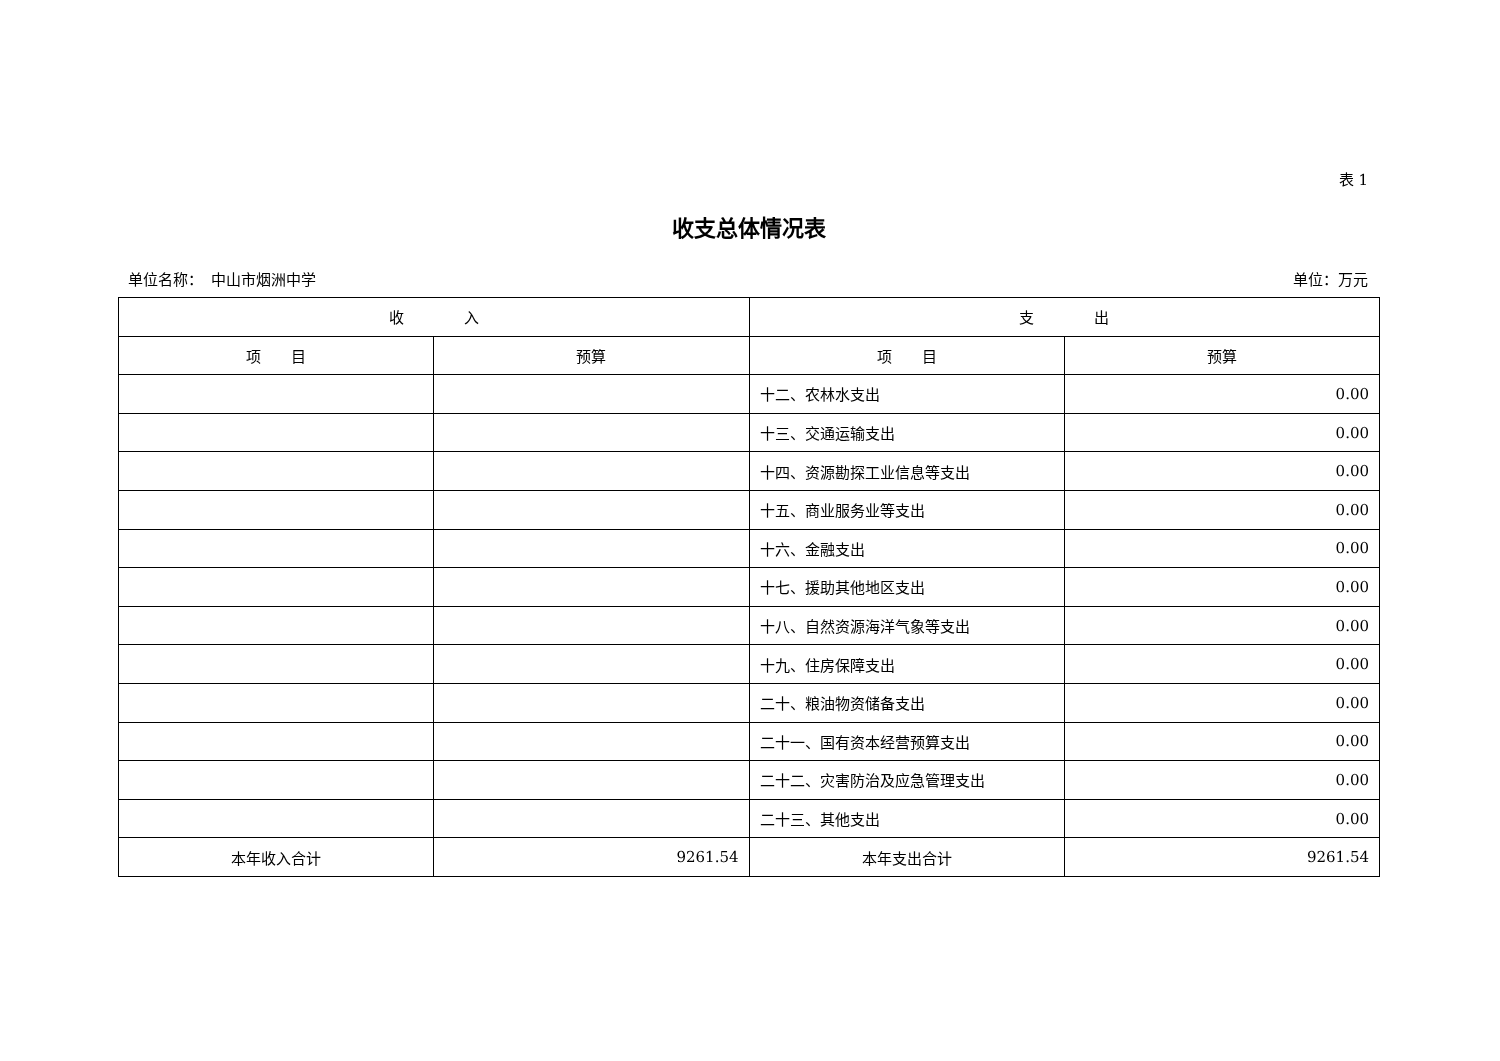表 1
收支总体情况表
单位名称：　中山市烟洲中学 单位：万元
| 收 入 | | 支 出 | |
| --- | --- | --- | --- |
| 项 目 | 预算 | 项 目 | 预算 |
| | | 十二、农林水支出 | 0.00 |
| | | 十三、交通运输支出 | 0.00 |
| | | 十四、资源勘探工业信息等支出 | 0.00 |
| | | 十五、商业服务业等支出 | 0.00 |
| | | 十六、金融支出 | 0.00 |
| | | 十七、援助其他地区支出 | 0.00 |
| | | 十八、自然资源海洋气象等支出 | 0.00 |
| | | 十九、住房保障支出 | 0.00 |
| | | 二十、粮油物资储备支出 | 0.00 |
| | | 二十一、国有资本经营预算支出 | 0.00 |
| | | 二十二、灾害防治及应急管理支出 | 0.00 |
| | | 二十三、其他支出 | 0.00 |
| 本年收入合计 | 9261.54 | 本年支出合计 | 9261.54 |